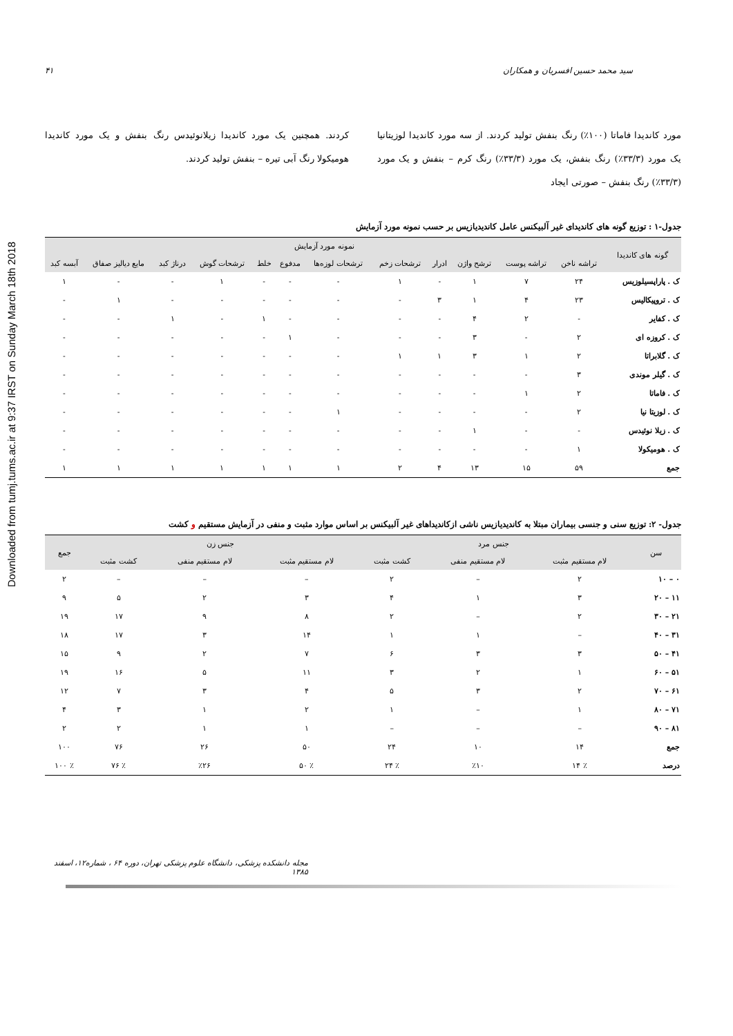Downloaded from tumj.tums.ac.ir at 9:37 IRST on Sunday March 18th 2018
سید محمد حسین افسریان و همکاران ۴۱
مورد کاندیدا فاماتا (۱۰۰٪) رنگ بنفش تولید کردند. از سه مورد کاندیدا لوزیتانیا یک مورد (۳۳/۳٪) رنگ بنفش، یک مورد (۳۳/۳٪) رنگ کرم – بنفش و یک مورد (۳۳/۳٪) رنگ بنفش – صورتی ایجاد
کردند. همچنین یک مورد کاندیدا زیلانوئیدس رنگ بنفش و یک مورد کاندیدا هومیکولا رنگ آبی تیره – بنفش تولید کردند.
جدول-۱ : توزیع گونه های کاندیدای غیر آلبیکنس عامل کاندیدیازیس بر حسب نمونه مورد آزمایش
| گونه های کاندیدا | نمونه مورد آزمایش | | | | | | | | | | | |
| --- | --- | --- | --- | --- | --- | --- | --- | --- | --- | --- | --- | --- |
| | تراشه ناخن | تراشه پوست | ترشح واژن | ادرار | ترشحات زخم | ترشحات لوزه‌ها | مدفوع | خلط | ترشحات گوش | درناژ کبد | مایع دیالیز صفاق | آبسه کبد |
| ک . پاراپسیلوزیس | ۲۴ | ۷ | ۱ | - | ۱ | - | - | - | ۱ | - | - | ۱ |
| ک . تروپیکالیس | ۲۳ | ۴ | ۱ | ۳ | - | - | - | - | - | - | ۱ | - |
| ک . کفایر | - | ۲ | ۴ | - | - | - | - | ۱ | - | ۱ | - | - |
| ک . کروزه ای | ۲ | - | ۳ | - | - | - | ۱ | - | - | - | - | - |
| ک . گلابراتا | ۲ | ۱ | ۳ | ۱ | ۱ | - | - | - | - | - | - | - |
| ک . گیلر موندی | ۳ | - | - | - | - | - | - | - | - | - | - | - |
| ک . فاماتا | ۲ | ۱ | - | - | - | - | - | - | - | - | - | - |
| ک . لوزیتا نیا | ۲ | - | - | - | - | ۱ | - | - | - | - | - | - |
| ک . زیلا نوئیدس | - | - | ۱ | - | - | - | - | - | - | - | - | - |
| ک . هومیکولا | ۱ | - | - | - | - | - | - | - | - | - | - | - |
| جمع | ۵۹ | ۱۵ | ۱۳ | ۴ | ۲ | ۱ | ۱ | ۱ | ۱ | ۱ | ۱ | ۱ |
جدول- ۲: توزیع سنی و جنسی بیماران مبتلا به کاندیدیازیس ناشی ازکاندیداهای غیر آلبیکنس بر اساس موارد مثبت و منفی در آزمایش مستقیم و کشت
| سن | جنس مرد | | | جنس زن | | | جمع |
| --- | --- | --- | --- | --- | --- | --- | --- |
| | لام مستقیم مثبت | لام مستقیم منفی | کشت مثبت | لام مستقیم مثبت | لام مستقیم منفی | کشت مثبت | |
| ۰ – ۱۰ | ۲ | – | ۲ | – | – | – | ۲ |
| ۱۱ – ۲۰ | ۳ | ۱ | ۴ | ۳ | ۲ | ۵ | ۹ |
| ۲۱ – ۳۰ | ۲ | – | ۲ | ۸ | ۹ | ۱۷ | ۱۹ |
| ۳۱ – ۴۰ | – | ۱ | ۱ | ۱۴ | ۳ | ۱۷ | ۱۸ |
| ۴۱ – ۵۰ | ۳ | ۳ | ۶ | ۷ | ۲ | ۹ | ۱۵ |
| ۵۱ – ۶۰ | ۱ | ۲ | ۳ | ۱۱ | ۵ | ۱۶ | ۱۹ |
| ۶۱ – ۷۰ | ۲ | ۳ | ۵ | ۴ | ۳ | ۷ | ۱۲ |
| ۷۱ – ۸۰ | ۱ | – | ۱ | ۲ | ۱ | ۳ | ۴ |
| ۸۱ – ۹۰ | – | – | – | ۱ | ۱ | ۲ | ۲ |
| جمع | ۱۴ | ۱۰ | ۲۴ | ۵۰ | ۲۶ | ۷۶ | ۱۰۰ |
| درصد | ٪ ۱۴ | ٪۱۰ | ٪ ۲۴ | ٪ ۵۰ | ٪۲۶ | ٪ ۷۶ | ٪ ۱۰۰ |
مجله دانشکده پزشکی، دانشگاه علوم پزشکی تهران، دوره ۶۴ ، شماره۱۲، اسفند ۱۳۸۵